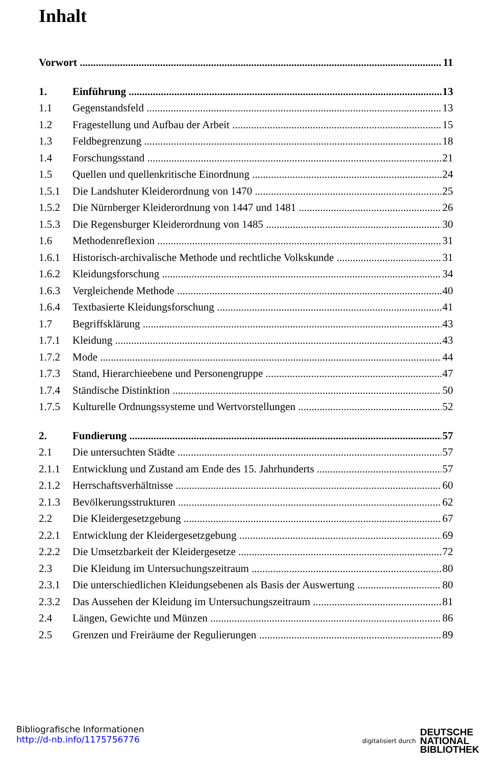Inhalt
Vorwort 11
1. Einführung 13
1.1 Gegenstandsfeld 13
1.2 Fragestellung und Aufbau der Arbeit 15
1.3 Feldbegrenzung 18
1.4 Forschungsstand 21
1.5 Quellen und quellenkritische Einordnung 24
1.5.1 Die Landshuter Kleiderordnung von 1470 25
1.5.2 Die Nürnberger Kleiderordnung von 1447 und 1481 26
1.5.3 Die Regensburger Kleiderordnung von 1485 30
1.6 Methodenreflexion 31
1.6.1 Historisch-archivalische Methode und rechtliche Volkskunde 31
1.6.2 Kleidungsforschung 34
1.6.3 Vergleichende Methode 40
1.6.4 Textbasierte Kleidungsforschung 41
1.7 Begriffsklärung 43
1.7.1 Kleidung 43
1.7.2 Mode 44
1.7.3 Stand, Hierarchieebene und Personengruppe 47
1.7.4 Ständische Distinktion 50
1.7.5 Kulturelle Ordnungssysteme und Wertvorstellungen 52
2. Fundierung 57
2.1 Die untersuchten Städte 57
2.1.1 Entwicklung und Zustand am Ende des 15. Jahrhunderts 57
2.1.2 Herrschaftsverhältnisse 60
2.1.3 Bevölkerungsstrukturen 62
2.2 Die Kleidergesetzgebung 67
2.2.1 Entwicklung der Kleidergesetzgebung 69
2.2.2 Die Umsetzbarkeit der Kleidergesetze 72
2.3 Die Kleidung im Untersuchungszeitraum 80
2.3.1 Die unterschiedlichen Kleidungsebenen als Basis der Auswertung 80
2.3.2 Das Aussehen der Kleidung im Untersuchungszeitraum 81
2.4 Längen, Gewichte und Münzen 86
2.5 Grenzen und Freiräume der Regulierungen 89
Bibliografische Informationen
http://d-nb.info/1175756776
digitalisiert durch DEUTSCHE
NATIONAL
BIBLIOTHEK